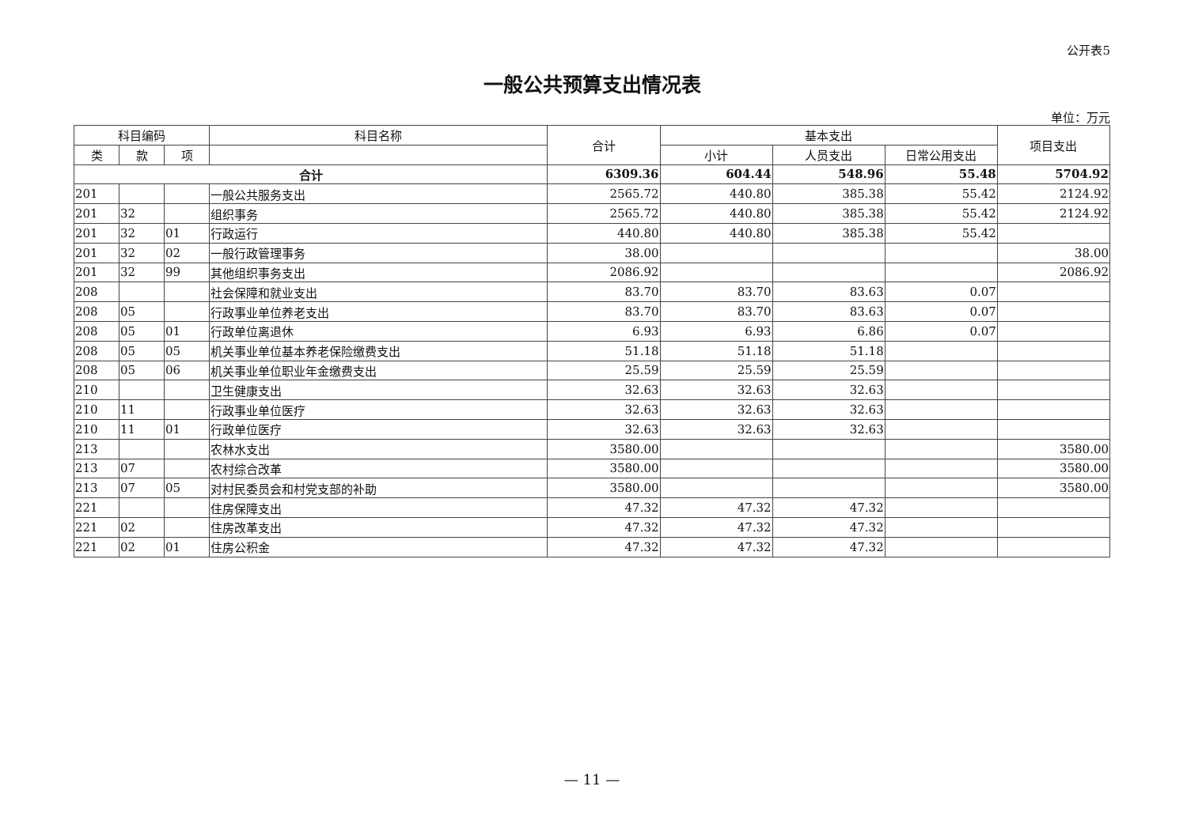公开表5
一般公共预算支出情况表
单位：万元
| 科目编码 | | | 科目名称 | 合计 | 基本支出 | | | 项目支出 |
| --- | --- | --- | --- | --- | --- | --- | --- | --- |
| 类 | 款 | 项 | | | 小计 | 人员支出 | 日常公用支出 | |
| 合计 | | | | 6309.36 | 604.44 | 548.96 | 55.48 | 5704.92 |
| 201 | | | 一般公共服务支出 | 2565.72 | 440.80 | 385.38 | 55.42 | 2124.92 |
| 201 | 32 | | 组织事务 | 2565.72 | 440.80 | 385.38 | 55.42 | 2124.92 |
| 201 | 32 | 01 | 行政运行 | 440.80 | 440.80 | 385.38 | 55.42 | |
| 201 | 32 | 02 | 一般行政管理事务 | 38.00 | | | | 38.00 |
| 201 | 32 | 99 | 其他组织事务支出 | 2086.92 | | | | 2086.92 |
| 208 | | | 社会保障和就业支出 | 83.70 | 83.70 | 83.63 | 0.07 | |
| 208 | 05 | | 行政事业单位养老支出 | 83.70 | 83.70 | 83.63 | 0.07 | |
| 208 | 05 | 01 | 行政单位离退休 | 6.93 | 6.93 | 6.86 | 0.07 | |
| 208 | 05 | 05 | 机关事业单位基本养老保险缴费支出 | 51.18 | 51.18 | 51.18 | | |
| 208 | 05 | 06 | 机关事业单位职业年金缴费支出 | 25.59 | 25.59 | 25.59 | | |
| 210 | | | 卫生健康支出 | 32.63 | 32.63 | 32.63 | | |
| 210 | 11 | | 行政事业单位医疗 | 32.63 | 32.63 | 32.63 | | |
| 210 | 11 | 01 | 行政单位医疗 | 32.63 | 32.63 | 32.63 | | |
| 213 | | | 农林水支出 | 3580.00 | | | | 3580.00 |
| 213 | 07 | | 农村综合改革 | 3580.00 | | | | 3580.00 |
| 213 | 07 | 05 | 对村民委员会和村党支部的补助 | 3580.00 | | | | 3580.00 |
| 221 | | | 住房保障支出 | 47.32 | 47.32 | 47.32 | | |
| 221 | 02 | | 住房改革支出 | 47.32 | 47.32 | 47.32 | | |
| 221 | 02 | 01 | 住房公积金 | 47.32 | 47.32 | 47.32 | | |
— 11 —